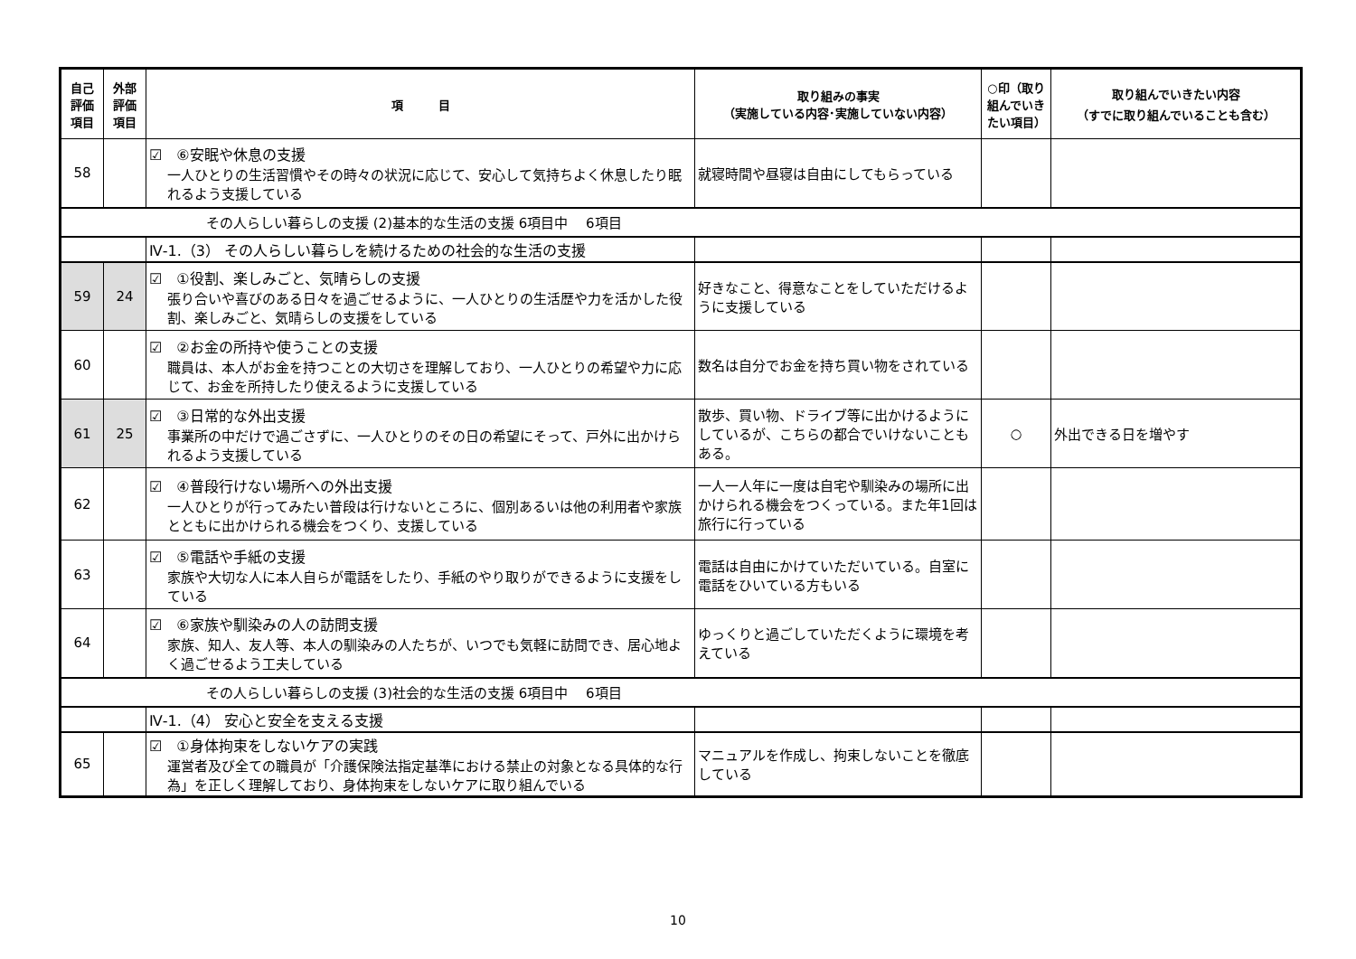| 自己 評価 項目 | 外部 評価 項目 | 項 目 | 取り組みの事実 （実施している内容･実施していない内容） | ○印（取り組んでいきたい項目） | 取り組んでいきたい内容 （すでに取り組んでいることも含む） |
| --- | --- | --- | --- | --- | --- |
| 58 | | ☑ ⑥安眠や休息の支援 一人ひとりの生活習慣やその時々の状況に応じて、安心して気持ちよく休息したり眠れるよう支援している | 就寝時間や昼寝は自由にしてもらっている | | |
| その人らしい暮らしの支援 (2)基本的な生活の支援 6項目中 6項目 | | | | | |
| | | Ⅳ-1.（3） その人らしい暮らしを続けるための社会的な生活の支援 | | | |
| 59 | 24 | ☑ ①役割、楽しみごと、気晴らしの支援 張り合いや喜びのある日々を過ごせるように、一人ひとりの生活歴や力を活かした役割、楽しみごと、気晴らしの支援をしている | 好きなこと、得意なことをしていただけるように支援している | | |
| 60 | | ☑ ②お金の所持や使うことの支援 職員は、本人がお金を持つことの大切さを理解しており、一人ひとりの希望や力に応じて、お金を所持したり使えるように支援している | 数名は自分でお金を持ち買い物をされている | | |
| 61 | 25 | ☑ ③日常的な外出支援 事業所の中だけで過ごさずに、一人ひとりのその日の希望にそって、戸外に出かけられるよう支援している | 散歩、買い物、ドライブ等に出かけるようにしているが、こちらの都合でいけないこともある。 | ○ | 外出できる日を増やす |
| 62 | | ☑ ④普段行けない場所への外出支援 一人ひとりが行ってみたい普段は行けないところに、個別あるいは他の利用者や家族とともに出かけられる機会をつくり、支援している | 一人一人年に一度は自宅や馴染みの場所に出かけられる機会をつくっている。また年1回は旅行に行っている | | |
| 63 | | ☑ ⑤電話や手紙の支援 家族や大切な人に本人自らが電話をしたり、手紙のやり取りができるように支援をしている | 電話は自由にかけていただいている。自室に電話をひいている方もいる | | |
| 64 | | ☑ ⑥家族や馴染みの人の訪問支援 家族、知人、友人等、本人の馴染みの人たちが、いつでも気軽に訪問でき、居心地よく過ごせるよう工夫している | ゆっくりと過ごしていただくように環境を考えている | | |
| その人らしい暮らしの支援 (3)社会的な生活の支援 6項目中 6項目 | | | | | |
| | | Ⅳ-1.（4） 安心と安全を支える支援 | | | |
| 65 | | ☑ ①身体拘束をしないケアの実践 運営者及び全ての職員が「介護保険法指定基準における禁止の対象となる具体的な行為」を正しく理解しており、身体拘束をしないケアに取り組んでいる | マニュアルを作成し、拘束しないことを徹底している | | |
10